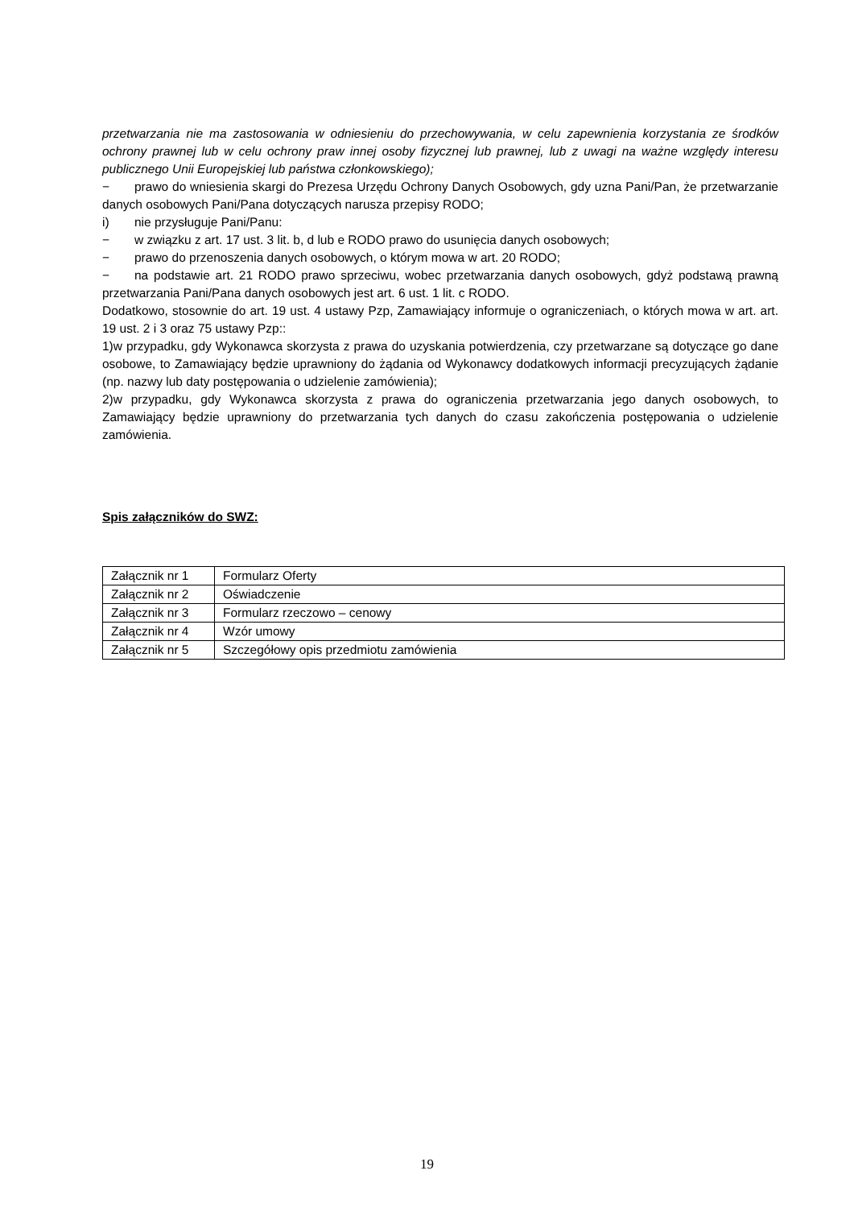przetwarzania nie ma zastosowania w odniesieniu do przechowywania, w celu zapewnienia korzystania ze środków ochrony prawnej lub w celu ochrony praw innej osoby fizycznej lub prawnej, lub z uwagi na ważne względy interesu publicznego Unii Europejskiej lub państwa członkowskiego);
− prawo do wniesienia skargi do Prezesa Urzędu Ochrony Danych Osobowych, gdy uzna Pani/Pan, że przetwarzanie danych osobowych Pani/Pana dotyczących narusza przepisy RODO;
i) nie przysługuje Pani/Panu:
− w związku z art. 17 ust. 3 lit. b, d lub e RODO prawo do usunięcia danych osobowych;
− prawo do przenoszenia danych osobowych, o którym mowa w art. 20 RODO;
− na podstawie art. 21 RODO prawo sprzeciwu, wobec przetwarzania danych osobowych, gdyż podstawą prawną przetwarzania Pani/Pana danych osobowych jest art. 6 ust. 1 lit. c RODO.
Dodatkowo, stosownie do art. 19 ust. 4 ustawy Pzp, Zamawiający informuje o ograniczeniach, o których mowa w art. art. 19 ust. 2 i 3 oraz 75 ustawy Pzp::
1)w przypadku, gdy Wykonawca skorzysta z prawa do uzyskania potwierdzenia, czy przetwarzane są dotyczące go dane osobowe, to Zamawiający będzie uprawniony do żądania od Wykonawcy dodatkowych informacji precyzujących żądanie (np. nazwy lub daty postępowania o udzielenie zamówienia);
2)w przypadku, gdy Wykonawca skorzysta z prawa do ograniczenia przetwarzania jego danych osobowych, to Zamawiający będzie uprawniony do przetwarzania tych danych do czasu zakończenia postępowania o udzielenie zamówienia.
Spis załączników do SWZ:
| Załącznik nr 1 | Formularz Oferty |
| Załącznik nr 2 | Oświadczenie |
| Załącznik nr 3 | Formularz rzeczowo – cenowy |
| Załącznik nr 4 | Wzór umowy |
| Załącznik nr 5 | Szczegółowy opis przedmiotu zamówienia |
19